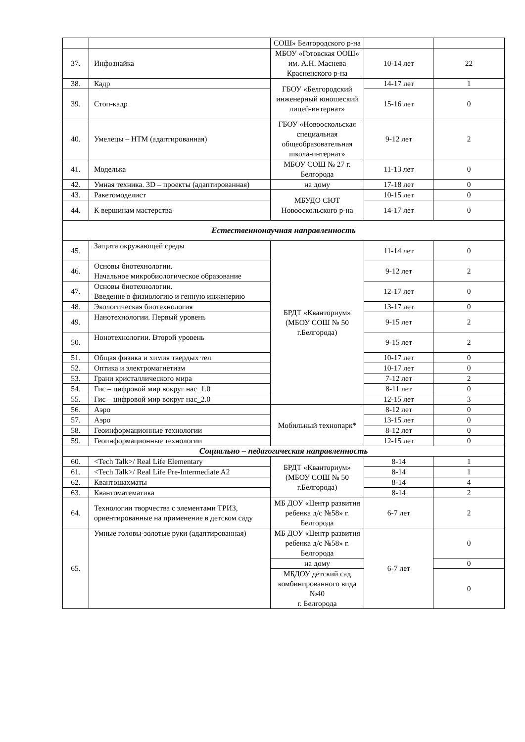| | | СОШ» Белгородского р-на | | |
| 37. | Инфознайка | МБОУ «Готовская ООШ» им. А.Н. Маснева Красненского р-на | 10-14 лет | 22 |
| 38. | Кадр | ГБОУ «Белгородский инженерный юношеский лицей-интернат» | 14-17 лет | 1 |
| 39. | Стоп-кадр | | 15-16 лет | 0 |
| 40. | Умелецы – НТМ (адаптированная) | ГБОУ «Новооскольская специальная общеобразовательная школа-интернат» | 9-12 лет | 2 |
| 41. | Моделька | МБОУ СОШ № 27 г. Белгорода | 11-13 лет | 0 |
| 42. | Умная техника. 3D – проекты (адаптированная) | на дому | 17-18 лет | 0 |
| 43. | Ракетомоделист | МБУДО СЮТ Новооскольского р-на | 10-15 лет | 0 |
| 44. | К вершинам мастерства | | 14-17 лет | 0 |
| Естественнонаучная направленность | | | | |
| 45. | Защита окружающей среды | БРДТ «Кванториум» (МБОУ СОШ № 50 г.Белгорода) | 11-14 лет | 0 |
| 46. | Основы биотехнологии. Начальное микробиологическое образование | | 9-12 лет | 2 |
| 47. | Основы биотехнологии. Введение в физиологию и генную инженерию | | 12-17 лет | 0 |
| 48. | Экологическая биотехнология | | 13-17 лет | 0 |
| 49. | Нанотехнологии. Первый уровень | | 9-15 лет | 2 |
| 50. | Нонотехнологии. Второй уровень | | 9-15 лет | 2 |
| 51. | Общая физика и химия твердых тел | | 10-17 лет | 0 |
| 52. | Оптика и электромагнетизм | | 10-17 лет | 0 |
| 53. | Грани кристаллического мира | | 7-12 лет | 2 |
| 54. | Гис – цифровой мир вокруг нас_1.0 | | 8-11 лет | 0 |
| 55. | Гис – цифровой мир вокруг нас_2.0 | | 12-15 лет | 3 |
| 56. | Аэро | Мобильный технопарк* | 8-12 лет | 0 |
| 57. | Аэро | | 13-15 лет | 0 |
| 58. | Геоинформационные технологии | | 8-12 лет | 0 |
| 59. | Геоинформационные технологии | | 12-15 лет | 0 |
| Социально – педагогическая направленность | | | | |
| 60. | <Tech Talk>/ Real Life Elementary | БРДТ «Кванториум» (МБОУ СОШ № 50 г.Белгорода) | 8-14 | 1 |
| 61. | <Tech Talk>/ Real Life Pre-Intermediate A2 | | 8-14 | 1 |
| 62. | Квантошахматы | | 8-14 | 4 |
| 63. | Квантоматематика | | 8-14 | 2 |
| 64. | Технологии творчества с элементами ТРИЗ, ориентированные на применение в детском саду | МБ ДОУ «Центр развития ребенка д/с №58» г. Белгорода | 6-7 лет | 2 |
| 65. | Умные головы-золотые руки (адаптированная) | МБ ДОУ «Центр развития ребенка д/с №58» г. Белгорода | 6-7 лет | 0 |
| | | на дому | | 0 |
| | | МБДОУ детский сад комбинированного вида №40 г. Белгорода | | 0 |